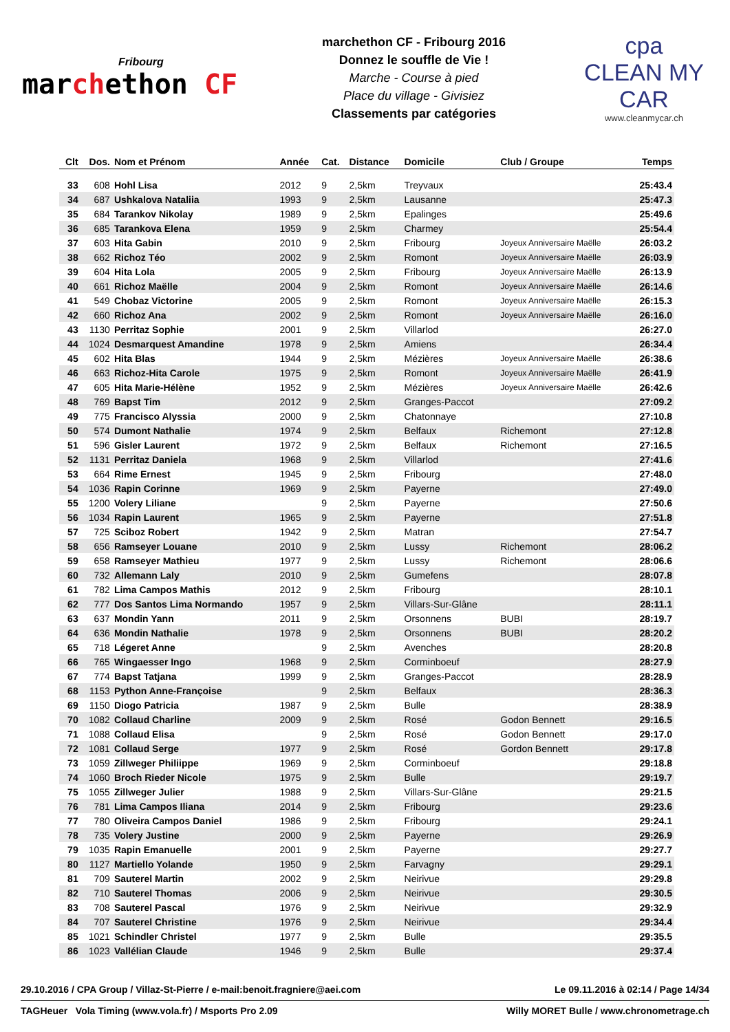Fribourg
marchethon CF
marchethon CF - Fribourg 2016
Donnez le souffle de Vie !
Marche - Course à pied
Place du village - Givisiez
Classements par catégories
cpa
CLEAN MY CAR
www.cleanmycar.ch
| Clt | Dos. | Nom et Prénom | Année | Cat. | Distance | Domicile | Club / Groupe | Temps |
| --- | --- | --- | --- | --- | --- | --- | --- | --- |
| 33 | 608 | Hohl Lisa | 2012 | 9 | 2,5km | Treyvaux | | 25:43.4 |
| 34 | 687 | Ushkalova Nataliia | 1993 | 9 | 2,5km | Lausanne | | 25:47.3 |
| 35 | 684 | Tarankov Nikolay | 1989 | 9 | 2,5km | Epalinges | | 25:49.6 |
| 36 | 685 | Tarankova Elena | 1959 | 9 | 2,5km | Charmey | | 25:54.4 |
| 37 | 603 | Hita Gabin | 2010 | 9 | 2,5km | Fribourg | Joyeux Anniversaire Maëlle | 26:03.2 |
| 38 | 662 | Richoz Téo | 2002 | 9 | 2,5km | Romont | Joyeux Anniversaire Maëlle | 26:03.9 |
| 39 | 604 | Hita Lola | 2005 | 9 | 2,5km | Fribourg | Joyeux Anniversaire Maëlle | 26:13.9 |
| 40 | 661 | Richoz Maëlle | 2004 | 9 | 2,5km | Romont | Joyeux Anniversaire Maëlle | 26:14.6 |
| 41 | 549 | Chobaz Victorine | 2005 | 9 | 2,5km | Romont | Joyeux Anniversaire Maëlle | 26:15.3 |
| 42 | 660 | Richoz Ana | 2002 | 9 | 2,5km | Romont | Joyeux Anniversaire Maëlle | 26:16.0 |
| 43 | 1130 | Perritaz Sophie | 2001 | 9 | 2,5km | Villarlod | | 26:27.0 |
| 44 | 1024 | Desmarquest Amandine | 1978 | 9 | 2,5km | Amiens | | 26:34.4 |
| 45 | 602 | Hita Blas | 1944 | 9 | 2,5km | Mézières | Joyeux Anniversaire Maëlle | 26:38.6 |
| 46 | 663 | Richoz-Hita Carole | 1975 | 9 | 2,5km | Romont | Joyeux Anniversaire Maëlle | 26:41.9 |
| 47 | 605 | Hita Marie-Hélène | 1952 | 9 | 2,5km | Mézières | Joyeux Anniversaire Maëlle | 26:42.6 |
| 48 | 769 | Bapst Tim | 2012 | 9 | 2,5km | Granges-Paccot | | 27:09.2 |
| 49 | 775 | Francisco Alyssia | 2000 | 9 | 2,5km | Chatonnaye | | 27:10.8 |
| 50 | 574 | Dumont Nathalie | 1974 | 9 | 2,5km | Belfaux | Richemont | 27:12.8 |
| 51 | 596 | Gisler Laurent | 1972 | 9 | 2,5km | Belfaux | Richemont | 27:16.5 |
| 52 | 1131 | Perritaz Daniela | 1968 | 9 | 2,5km | Villarlod | | 27:41.6 |
| 53 | 664 | Rime Ernest | 1945 | 9 | 2,5km | Fribourg | | 27:48.0 |
| 54 | 1036 | Rapin Corinne | 1969 | 9 | 2,5km | Payerne | | 27:49.0 |
| 55 | 1200 | Volery Liliane | | 9 | 2,5km | Payerne | | 27:50.6 |
| 56 | 1034 | Rapin Laurent | 1965 | 9 | 2,5km | Payerne | | 27:51.8 |
| 57 | 725 | Sciboz Robert | 1942 | 9 | 2,5km | Matran | | 27:54.7 |
| 58 | 656 | Ramseyer Louane | 2010 | 9 | 2,5km | Lussy | Richemont | 28:06.2 |
| 59 | 658 | Ramseyer Mathieu | 1977 | 9 | 2,5km | Lussy | Richemont | 28:06.6 |
| 60 | 732 | Allemann Laly | 2010 | 9 | 2,5km | Gumefens | | 28:07.8 |
| 61 | 782 | Lima Campos Mathis | 2012 | 9 | 2,5km | Fribourg | | 28:10.1 |
| 62 | 777 | Dos Santos Lima Normando | 1957 | 9 | 2,5km | Villars-Sur-Glâne | | 28:11.1 |
| 63 | 637 | Mondin Yann | 2011 | 9 | 2,5km | Orsonnens | BUBI | 28:19.7 |
| 64 | 636 | Mondin Nathalie | 1978 | 9 | 2,5km | Orsonnens | BUBI | 28:20.2 |
| 65 | 718 | Légeret Anne | | 9 | 2,5km | Avenches | | 28:20.8 |
| 66 | 765 | Wingaesser Ingo | 1968 | 9 | 2,5km | Corminboeuf | | 28:27.9 |
| 67 | 774 | Bapst Tatjana | 1999 | 9 | 2,5km | Granges-Paccot | | 28:28.9 |
| 68 | 1153 | Python Anne-Françoise | | 9 | 2,5km | Belfaux | | 28:36.3 |
| 69 | 1150 | Diogo Patricia | 1987 | 9 | 2,5km | Bulle | | 28:38.9 |
| 70 | 1082 | Collaud Charline | 2009 | 9 | 2,5km | Rosé | Godon Bennett | 29:16.5 |
| 71 | 1088 | Collaud Elisa | | 9 | 2,5km | Rosé | Godon Bennett | 29:17.0 |
| 72 | 1081 | Collaud Serge | 1977 | 9 | 2,5km | Rosé | Gordon Bennett | 29:17.8 |
| 73 | 1059 | Zillweger Philiippe | 1969 | 9 | 2,5km | Corminboeuf | | 29:18.8 |
| 74 | 1060 | Broch Rieder Nicole | 1975 | 9 | 2,5km | Bulle | | 29:19.7 |
| 75 | 1055 | Zillweger Julier | 1988 | 9 | 2,5km | Villars-Sur-Glâne | | 29:21.5 |
| 76 | 781 | Lima Campos Iliana | 2014 | 9 | 2,5km | Fribourg | | 29:23.6 |
| 77 | 780 | Oliveira Campos Daniel | 1986 | 9 | 2,5km | Fribourg | | 29:24.1 |
| 78 | 735 | Volery Justine | 2000 | 9 | 2,5km | Payerne | | 29:26.9 |
| 79 | 1035 | Rapin Emanuelle | 2001 | 9 | 2,5km | Payerne | | 29:27.7 |
| 80 | 1127 | Martiello Yolande | 1950 | 9 | 2,5km | Farvagny | | 29:29.1 |
| 81 | 709 | Sauterel Martin | 2002 | 9 | 2,5km | Neirivue | | 29:29.8 |
| 82 | 710 | Sauterel Thomas | 2006 | 9 | 2,5km | Neirivue | | 29:30.5 |
| 83 | 708 | Sauterel Pascal | 1976 | 9 | 2,5km | Neirivue | | 29:32.9 |
| 84 | 707 | Sauterel Christine | 1976 | 9 | 2,5km | Neirivue | | 29:34.4 |
| 85 | 1021 | Schindler Christel | 1977 | 9 | 2,5km | Bulle | | 29:35.5 |
| 86 | 1023 | Vallélian Claude | 1946 | 9 | 2,5km | Bulle | | 29:37.4 |
29.10.2016 / CPA Group / Villaz-St-Pierre / e-mail:benoit.fragniere@aei.com Le 09.11.2016 à 02:14 / Page 14/34
TAGHeuer Vola Timing (www.vola.fr) / Msports Pro 2.09 Willy MORET Bulle / www.chronometrage.ch